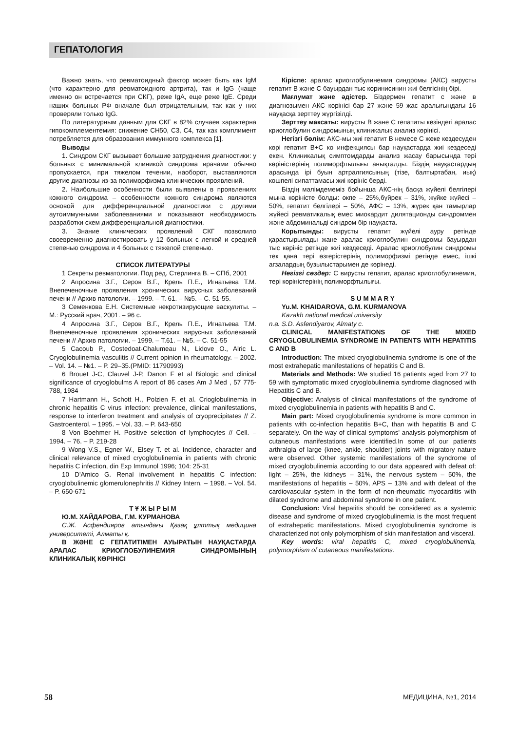ГЕПАТОЛОГИЯ
Важно знать, что ревматоидный фактор может быть как IgM (что характерно для ревматоидного артрита), так и IgG (чаще именно он встречается при СКГ), реже IgA, еще реже IgE. Среди наших больных РФ вначале был отрицательным, так как у них проверяли только IgG.
По литературным данным для СКГ в 82% случаев характерна гипокомплементемия: снижение CH50, C3, C4, так как комплимент потребляется для образования иммунного комплекса [1].
Выводы
1. Синдром СКГ вызывает большие затруднения диагностики: у больных с минимальной клиникой синдрома врачами обычно пропускается, при тяжелом течении, наоборот, выставляются другие диагнозы из-за полиморфизма клинических проявлений.
2. Наибольшие особенности были выявлены в проявлениях кожного синдрома – особенности кожного синдрома являются основой для дифференциальной диагностики с другими аутоиммунными заболеваниями и показывают необходимость разработки схем дифференциальной диагностики.
3. Знание клинических проявлений СКГ позволило своевременно диагностировать у 12 больных с легкой и средней степенью синдрома и 4 больных с тяжелой степенью.
СПИСОК ЛИТЕРАТУРЫ
1 Секреты ревматологии. Под ред. Стерлинга В. – СПб, 2001
2 Апросина З.Г., Серов В.Г., Крель П.Е., Игнатьева Т.М. Внепеченочные проявления хронических вирусных заболеваний печени // Архив патологии. – 1999. – Т. 61. – №5. – С. 51-55.
3 Семенкова Е.Н. Системные некротизирующие васкулиты. – М.: Русский врач, 2001. – 96 с.
4 Апросина З.Г., Серов В.Г., Крель П.Е., Игнатьева Т.М. Внепеченочные проявления хронических вирусных заболеваний печени // Архив патологии. – 1999. – Т.61. – №5. – С. 51-55
5 Cacoub P., Costedoat-Chalumeau N., Lidove O., Alric L. Cryoglobulinemia vasculitis // Current opinion in rheumatology. – 2002. – Vol. 14. – №1. – P. 29–35.(PMID: 11790993)
6 Brouet J-C, Clauvel J-P, Danon F et al Biologic and clinical significance of cryoglobulms A report of 86 cases Am J Med , 57 775-788, 1984
7 Hartmann H., Schott H., Polzien F. et al. Crioglobulinemia in chronic hepatitis C virus infection: prevalence, clinical manifestations, response to interferon treatment and analysis of cryoprecipitates // Z. Gastroenterol. – 1995. – Vol. 33. – P. 643-650
8 Von Boehmer H. Positive selection of lymphocytes // Cell. – 1994. – 76. – P. 219-28
9 Wong V.S., Egner W., Elsey T. et al. Incidence, character and clinical relevance of mixed cryoglobulinemia in patients with chronic hepatitis C infection, din Exp Immunol 1996; 104: 25-31
10 D'Amico G. Renal involvement in hepatitis C infection: cryoglobulinemic glomerulonephritis // Kidney Intern. – 1998. – Vol. 54. – P. 650-671
Т Ұ Ж Ы Р Ы М
Ю.М. ХАЙДАРОВА, Г.М. КУРМАНОВА
С.Ж. Асфендияров атындағы Қазақ ұлттық медицина университеті, Алматы қ.
В ЖӘНЕ С ГЕПАТИТІМЕН АУЫРАТЫН НАУҚАСТАРДА АРАЛАС КРИОГЛОБУЛИНЕМИЯ СИНДРОМЫНЫҢ КЛИНИКАЛЫҚ КӨРІНІСІ
Кіріспе: аралас криоглобулинемия синдромы (АКС) вирусты гепатит В және С бауырдан тыс коринисинин жиі белгісінің бірі.
Мағлумат және әдістер. Біздермен гепатит с және в диагнозымен АКС корінісі бар 27 және 59 жас аралығындағы 16 науқасқа зерттеу жүргізілді.
Зерттеу максаты: вирусты В жане С гепатиты кезіндегі аралас криоглобулин синдромының клиникалық анализ көрінісі.
Негізгі бөлім: АКС-мы жиі гепатит В немесе С жеке кездесуден көрі гепатит В+С ко инфекциясы бар науқастарда жиі кездеседі екен. Клиникалық симптомдарды анализ жасау барысында тері көріністерінің полиморфтылығы анықталды. Біздің науқастардың арасында ірі буын артралгиясының (тізе, балтыртабан, иық) көшпелі сипаттамасы жиі көрініс берді.
Біздің мәлімдемеміз бойынша АКС-нің басқа жүйелі белгілері мына көріністе болды: өкпе – 25%,бүйрек – 31%, жүйке жүйесі – 50%, гепатит белгілері – 50%, АФС – 13%, жүрек қан тамырлар жүйесі ревматикалық емес миокардит дилятационды синдроммен және абдоминальді синдром бір науқаста.
Корытынды: вирусты гепатит жүйелі ауру ретінде қарастырылады жане аралас криоглобулин синдромы бауырдан тыс көрініс ретінде жиі кездеседі. Аралас криоглобулин синдромы тек қана тері өзгерістерінің полиморфизмі ретінде емес, ішкі агзалардың бузылыстарымен де көрінеді.
Негізгі сөздер: С вирусты гепатит, аралас криоглобулинемия, тері көріністерінің полиморфтылығы.
S U M M A R Y
Yu.M. KHAIDAROVA, G.M. KURMANOVA
Kazakh national medical university
n.a. S.D. Asfendiyarov, Almaty c.
CLINICAL MANIFESTATIONS OF THE MIXED CRYOGLOBULINEMIA SYNDROME IN PATIENTS WITH HEPATITIS C AND B
Introduction: The mixed cryoglobulinemia syndrome is one of the most extrahepatic manifestations of hepatitis C and B.
Materials and Methods: We studied 16 patients aged from 27 to 59 with symptomatic mixed cryoglobulinemia syndrome diagnosed with Hepatitis C and B.
Objective: Analysis of clinical manifestations of the syndrome of mixed cryoglobulinemia in patients with hepatitis B and C.
Main part: Mixed cryoglobulinemia syndrome is more common in patients with co-infection hepatitis B+C, than with hepatitis B and C separately. On the way of clinical symptoms' analysis polymorphism of cutaneous manifestations were identified.In some of our patients arthralgia of large (knee, ankle, shoulder) joints with migratory nature were observed. Other systemic manifestations of the syndrome of mixed cryoglobulinemia according to our data appeared with defeat of: light – 25%, the kidneys – 31%, the nervous system – 50%, the manifestations of hepatitis – 50%, APS – 13% and with defeat of the cardiovascular system in the form of non-rheumatic myocarditis with dilated syndrome and abdominal syndrome in one patient.
Conclusion: Viral hepatitis should be considered as a systemic disease and syndrome of mixed cryoglobulinemia is the most frequent of extrahepatic manifestations. Mixed cryoglobulinemia syndrome is characterized not only polymorphism of skin manifestation and visceral.
Key words: viral hepatitis C, mixed cryoglobulinemia, polymorphism of cutaneous manifestations.
58 МЕДИЦИНА, №1, 2014